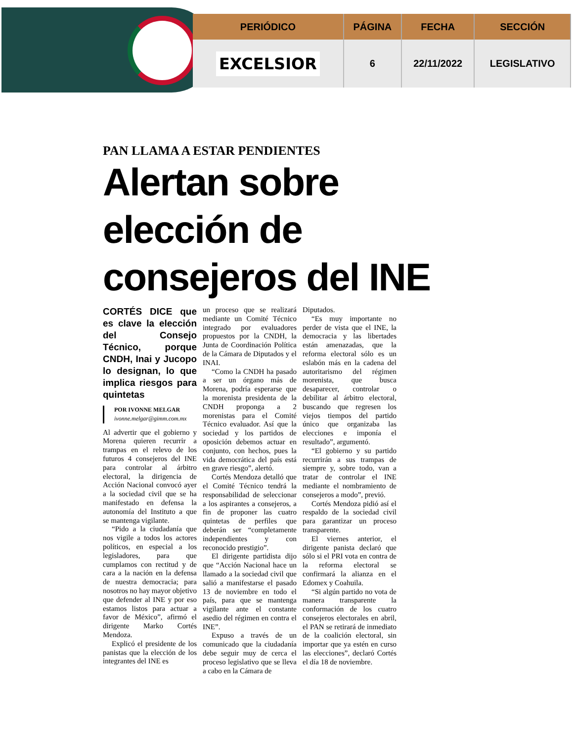| PERIÓDICO | PÁGINA | FECHA | SECCIÓN |
| --- | --- | --- | --- |
| EXCELSIOR | 6 | 22/11/2022 | LEGISLATIVO |
PAN LLAMA A ESTAR PENDIENTES
Alertan sobre elección de consejeros del INE
CORTÉS DICE que es clave la elección del Consejo Técnico, porque CNDH, Inai y Jucopo lo designan, lo que implica riesgos para quintetas
POR IVONNE MELGAR
ivonne.melgar@gimm.com.mx
Al advertir que el gobierno y Morena quieren recurrir a trampas en el relevo de los futuros 4 consejeros del INE para controlar al árbitro electoral, la dirigencia de Acción Nacional convocó ayer a la sociedad civil que se ha manifestado en defensa la autonomía del Instituto a que se mantenga vigilante.
“Pido a la ciudadanía que nos vigile a todos los actores políticos, en especial a los legisladores, para que cumplamos con rectitud y de cara a la nación en la defensa de nuestra democracia; para nosotros no hay mayor objetivo que defender al INE y por eso estamos listos para actuar a favor de México”, afirmó el dirigente Marko Cortés Mendoza.
Explicó el presidente de los panistas que la elección de los integrantes del INE es
un proceso que se realizará mediante un Comité Técnico integrado por evaluadores propuestos por la CNDH, la Junta de Coordinación Política de la Cámara de Diputados y el INAI.
“Como la CNDH ha pasado a ser un órgano más de Morena, podría esperarse que la morenista presidenta de la CNDH proponga a 2 morenistas para el Comité Técnico evaluador. Así que la sociedad y los partidos de oposición debemos actuar en conjunto, con hechos, pues la vida democrática del país está en grave riesgo”, alertó.
Cortés Mendoza detalló que el Comité Técnico tendrá la responsabilidad de seleccionar a los aspirantes a consejeros, a fin de proponer las cuatro quintetas de perfiles que deberán ser “completamente independientes y con reconocido prestigio”.
El dirigente partidista dijo que “Acción Nacional hace un llamado a la sociedad civil que salió a manifestarse el pasado 13 de noviembre en todo el país, para que se mantenga vigilante ante el constante asedio del régimen en contra el INE”.
Expuso a través de un comunicado que la ciudadanía debe seguir muy de cerca el proceso legislativo que se lleva a cabo en la Cámara de
Diputados.
“Es muy importante no perder de vista que el INE, la democracia y las libertades están amenazadas, que la reforma electoral sólo es un eslabón más en la cadena del autoritarismo del régimen morenista, que busca desaparecer, controlar o debilitar al árbitro electoral, buscando que regresen los viejos tiempos del partido único que organizaba las elecciones e imponía el resultado”, argumentó.
“El gobierno y su partido recurrirán a sus trampas de siempre y, sobre todo, van a tratar de controlar el INE mediante el nombramiento de consejeros a modo”, previó.
Cortés Mendoza pidió así el respaldo de la sociedad civil para garantizar un proceso transparente.
El viernes anterior, el dirigente panista declaró que sólo si el PRI vota en contra de la reforma electoral se confirmará la alianza en el Edomex y Coahuila.
“Si algún partido no vota de manera transparente la conformación de los cuatro consejeros electorales en abril, el PAN se retirará de inmediato de la coalición electoral, sin importar que ya estén en curso las elecciones”, declaró Cortés el día 18 de noviembre.